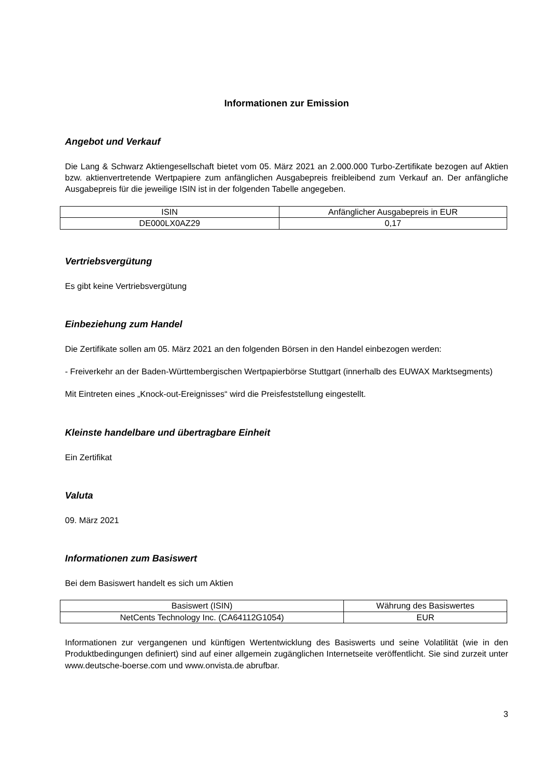Informationen zur Emission
Angebot und Verkauf
Die Lang & Schwarz Aktiengesellschaft bietet vom 05. März 2021 an 2.000.000 Turbo-Zertifikate bezogen auf Aktien bzw. aktienvertretende Wertpapiere zum anfänglichen Ausgabepreis freibleibend zum Verkauf an. Der anfängliche Ausgabepreis für die jeweilige ISIN ist in der folgenden Tabelle angegeben.
| ISIN | Anfänglicher Ausgabepreis in EUR |
| DE000LX0AZ29 | 0,17 |
Vertriebsvergütung
Es gibt keine Vertriebsvergütung
Einbeziehung zum Handel
Die Zertifikate sollen am 05. März 2021 an den folgenden Börsen in den Handel einbezogen werden:
- Freiverkehr an der Baden-Württembergischen Wertpapierbörse Stuttgart (innerhalb des EUWAX Marktsegments)
Mit Eintreten eines „Knock-out-Ereignisses“ wird die Preisfeststellung eingestellt.
Kleinste handelbare und übertragbare Einheit
Ein Zertifikat
Valuta
09. März 2021
Informationen zum Basiswert
Bei dem Basiswert handelt es sich um Aktien
| Basiswert (ISIN) | Währung des Basiswertes |
| NetCents Technology Inc. (CA64112G1054) | EUR |
Informationen zur vergangenen und künftigen Wertentwicklung des Basiswerts und seine Volatilität (wie in den Produktbedingungen definiert) sind auf einer allgemein zugänglichen Internetseite veröffentlicht. Sie sind zurzeit unter www.deutsche-boerse.com und www.onvista.de abrufbar.
3